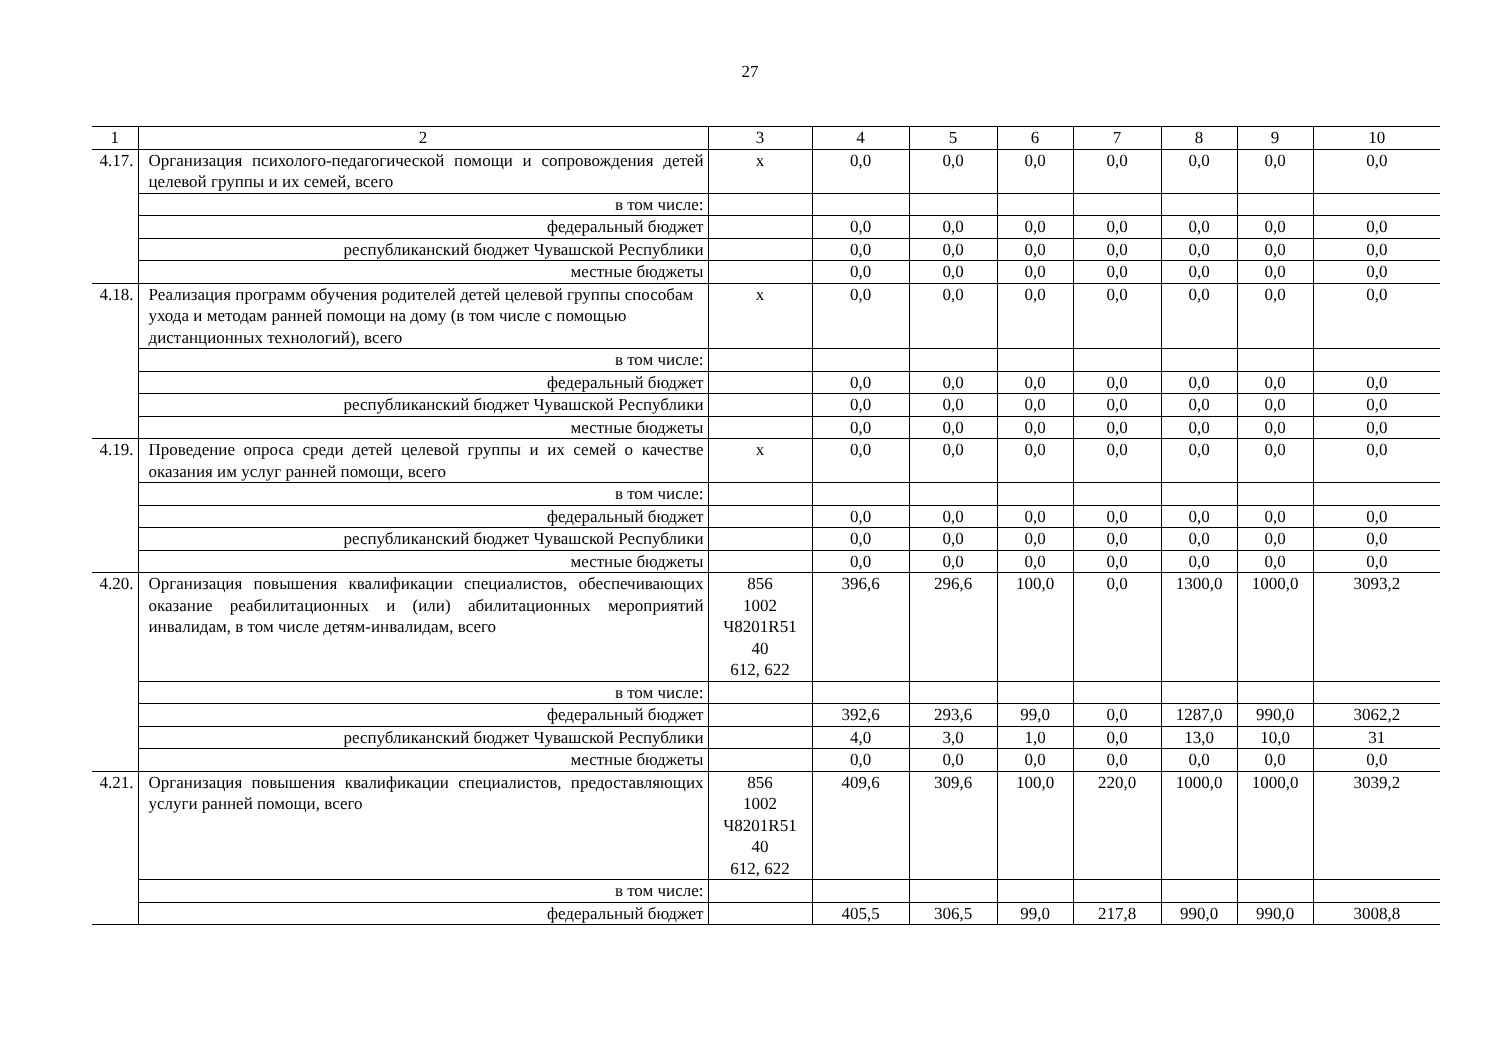27
| 1 | 2 | 3 | 4 | 5 | 6 | 7 | 8 | 9 | 10 |
| 4.17. | Организация психолого-педагогической помощи и сопровождения детей целевой группы и их семей, всего | х | 0,0 | 0,0 | 0,0 | 0,0 | 0,0 | 0,0 | 0,0 |
| | в том числе: | | | | | | | | |
| | федеральный бюджет | | 0,0 | 0,0 | 0,0 | 0,0 | 0,0 | 0,0 | 0,0 |
| | республиканский бюджет Чувашской Республики | | 0,0 | 0,0 | 0,0 | 0,0 | 0,0 | 0,0 | 0,0 |
| | местные бюджеты | | 0,0 | 0,0 | 0,0 | 0,0 | 0,0 | 0,0 | 0,0 |
| 4.18. | Реализация программ обучения родителей детей целевой группы способам ухода и методам ранней помощи на дому (в том числе с помощью дистанционных технологий), всего | х | 0,0 | 0,0 | 0,0 | 0,0 | 0,0 | 0,0 | 0,0 |
| | в том числе: | | | | | | | | |
| | федеральный бюджет | | 0,0 | 0,0 | 0,0 | 0,0 | 0,0 | 0,0 | 0,0 |
| | республиканский бюджет Чувашской Республики | | 0,0 | 0,0 | 0,0 | 0,0 | 0,0 | 0,0 | 0,0 |
| | местные бюджеты | | 0,0 | 0,0 | 0,0 | 0,0 | 0,0 | 0,0 | 0,0 |
| 4.19. | Проведение опроса среди детей целевой группы и их семей о качестве оказания им услуг ранней помощи, всего | х | 0,0 | 0,0 | 0,0 | 0,0 | 0,0 | 0,0 | 0,0 |
| | в том числе: | | | | | | | | |
| | федеральный бюджет | | 0,0 | 0,0 | 0,0 | 0,0 | 0,0 | 0,0 | 0,0 |
| | республиканский бюджет Чувашской Республики | | 0,0 | 0,0 | 0,0 | 0,0 | 0,0 | 0,0 | 0,0 |
| | местные бюджеты | | 0,0 | 0,0 | 0,0 | 0,0 | 0,0 | 0,0 | 0,0 |
| 4.20. | Организация повышения квалификации специалистов, обеспечивающих оказание реабилитационных и (или) абилитационных мероприятий инвалидам, в том числе детям-инвалидам, всего | 856 1002 Ч8201R51 40 612, 622 | 396,6 | 296,6 | 100,0 | 0,0 | 1300,0 | 1000,0 | 3093,2 |
| | в том числе: | | | | | | | | |
| | федеральный бюджет | | 392,6 | 293,6 | 99,0 | 0,0 | 1287,0 | 990,0 | 3062,2 |
| | республиканский бюджет Чувашской Республики | | 4,0 | 3,0 | 1,0 | 0,0 | 13,0 | 10,0 | 31 |
| | местные бюджеты | | 0,0 | 0,0 | 0,0 | 0,0 | 0,0 | 0,0 | 0,0 |
| 4.21. | Организация повышения квалификации специалистов, предоставляющих услуги ранней помощи, всего | 856 1002 Ч8201R51 40 612, 622 | 409,6 | 309,6 | 100,0 | 220,0 | 1000,0 | 1000,0 | 3039,2 |
| | в том числе: | | | | | | | | |
| | федеральный бюджет | | 405,5 | 306,5 | 99,0 | 217,8 | 990,0 | 990,0 | 3008,8 |